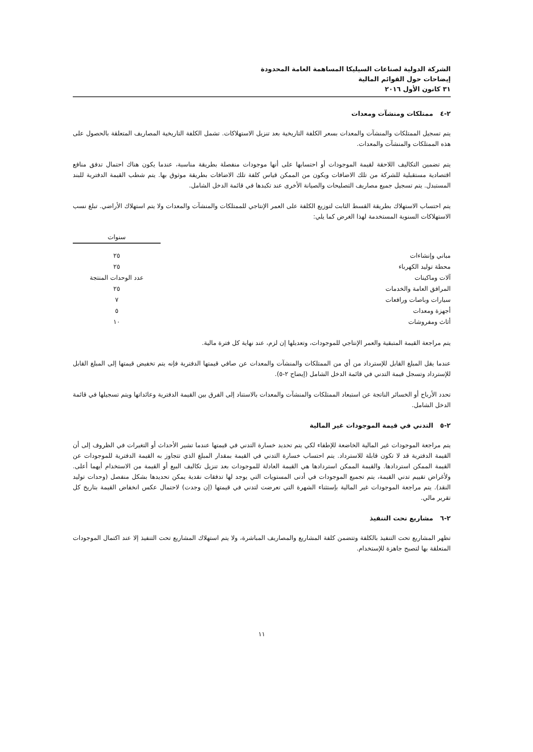الشركة الدولية لصناعات السيليكا المساهمة العامة المحدودة
إيضاحات حول القوائم المالية
٣١ كانون الأول ٢٠١٦
٢-٤ ممتلكات ومنشآت ومعدات
يتم تسجيل الممتلكات والمنشآت والمعدات بسعر الكلفة التاريخية بعد تنزيل الاستهلاكات. تشمل الكلفة التاريخية المصاريف المتعلقة بالحصول على هذه الممتلكات والمنشآت والمعدات.
يتم تضمين التكاليف اللاحقة لقيمة الموجودات أو احتسابها على أنها موجودات منفصلة بطريقة مناسبة، عندما يكون هناك احتمال تدفق منافع اقتصادية مستقبلية للشركة من تلك الاضافات ويكون من الممكن قياس كلفة تلك الاضافات بطريقة موثوق بها. يتم شطب القيمة الدفترية للبند المستبدل. يتم تسجيل جميع مصاريف التصليحات والصيانة الأخرى عند تكبدها في قائمة الدخل الشامل.
يتم احتساب الاستهلاك بطريقة القسط الثابت لتوزيع الكلفة على العمر الإنتاجي للممتلكات والمنشآت والمعدات ولا يتم استهلاك الأراضي. تبلغ نسب الاستهلاكات السنوية المستخدمة لهذا الغرض كما يلي:
| | سنوات |
| --- | --- |
| مباني وإنشاءات | ٢٥ |
| محطة توليد الكهرباء | ٢٥ |
| آلات وماكينات | عدد الوحدات المنتجة |
| المرافق العامة والخدمات | ٢٥ |
| سيارات وباصات ورافعات | ٧ |
| أجهزة ومعدات | ٥ |
| أثاث ومفروشات | ١٠ |
يتم مراجعة القيمة المتبقية والعمر الإنتاجي للموجودات، وتعديلها إن لزم، عند نهاية كل فترة مالية.
عندما يقل المبلغ القابل للإسترداد من أي من الممتلكات والمنشآت والمعدات عن صافي قيمتها الدفترية فإنه يتم تخفيض قيمتها إلى المبلغ القابل للإسترداد وتسجل قيمة التدني في قائمة الدخل الشامل (إيضاح ٢-٥).
تحدد الأرباح أو الخسائر الناتجة عن استبعاد الممتلكات والمنشآت والمعدات بالاستناد إلى الفرق بين القيمة الدفترية وعائداتها ويتم تسجيلها في قائمة الدخل الشامل.
٢-٥ التدني في قيمة الموجودات غير المالية
يتم مراجعة الموجودات غير المالية الخاضعة للإطفاء لكي يتم تحديد خسارة التدني في قيمتها عندما تشير الأحداث أو التغيرات في الظروف إلى أن القيمة الدفترية قد لا تكون قابلة للاسترداد. يتم احتساب خسارة التدني في القيمة بمقدار المبلغ الذي تتجاوز به القيمة الدفترية للموجودات عن القيمة الممكن استردادها. والقيمة الممكن استردادها هي القيمة العادلة للموجودات بعد تنزيل تكاليف البيع أو القيمة من الاستخدام أيهما أعلى. ولأغراض تقييم تدني القيمة، يتم تجميع الموجودات في أدنى المستويات التي يوجد لها تدفقات نقدية يمكن تحديدها بشكل منفصل (وحدات توليد النقد). يتم مراجعة الموجودات غير المالية بإستثناء الشهرة التي تعرضت لتدني في قيمتها (إن وجدت) لاحتمال عكس انخفاض القيمة بتاريخ كل تقرير مالي.
٢-٦ مشاريع تحت التنفيذ
تظهر المشاريع تحت التنفيذ بالكلفة وتتضمن كلفة المشاريع والمصاريف المباشرة، ولا يتم استهلاك المشاريع تحت التنفيذ إلا عند اكتمال الموجودات المتعلقة بها لتصبح جاهزة للإستخدام.
١١